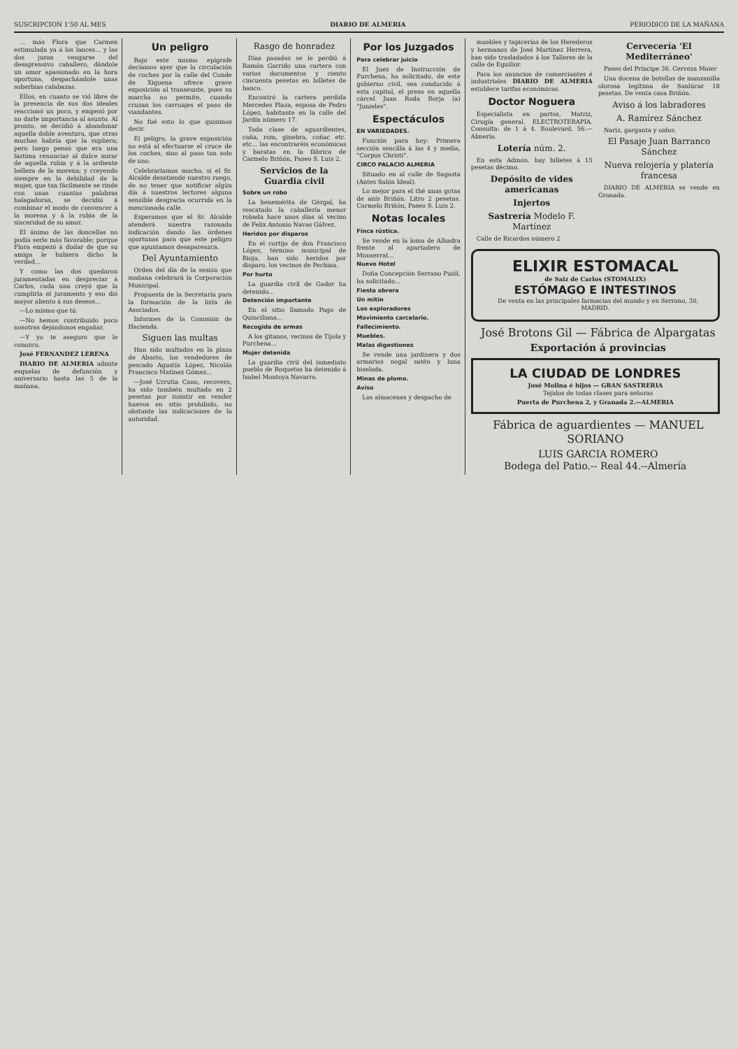SUSCRIPCION 1'50 AL MES DIARIO DE ALMERIA PERIODICO DE LA MAÑANA
... más Flora que Carmen estimulada ya á los lances... y las dos juran vengarse del desaprensivo caballero, dándole un amor apasionado en la hora oportuna, despachándole unas soberbias calabazas.
Ellos, en cuanto se vió libre de la presencia de sus dos ideales reaccionó un poco, y empezó por no darle importancia al asunto. Al pronto, se decidió á abandonar aquella doble aventura, que otras muchas habría que la supliera; pero luego pensó que era una lástima renunciar al dulce mirar de aquella rubia y á la ardiente belleza de la morena; y creyendo siempre en la debilidad de la mujer, que tan fácilmente se rinde con unas cuantas palabras halagadoras, se decidió á combinar el modo de convencer á la morena y á la rubia de la sinceridad de su amor.
El ánimo de las doncellas no podía serle más favorable; porque Flora empezó á dudar de que su amiga le hubiera dicho la verdad...
Y como las dos quedaron juramentadas en despreciar á Carlos, cada una creyó que la cumpliría el juramento y eso dió mayor aliento á sus deseos...
—Lo mismo que tú.
—No hemos contribuido poco nosotras dejándonos engañar.
—Y yo te aseguro que le conozco.
José FERNANDEZ LERENA
DIARIO DE ALMERIA admite esquelas de defunción y aniversario hasta las 5 de la mañana.
Un peligro
Bajo este mismo epígrafe decíamos ayer que la circulación de coches por la calle del Conde de Xiquena ofrece grave exposición al transeunte, pues su marcha no permite, cuando cruzan los carruajes el paso de viandantes.
No fué esto lo que quisimos decir.
El peligro, la grave exposición no está al efectuarse el cruce de los coches, sino al paso tan solo de uno.
Celebraríamos mucho, si el Sr. Alcalde desatiende nuestro ruego, de no tener que notificar algún día á nuestros lectores alguna sensible desgracia ocurrida en la mencionada calle.
Esperamos que el Sr. Alcalde atenderá nuestra razonada indicación dando las órdenes oportunas para que este peligro que apuntamos desapareazca.
Del Ayuntamiento
Orden del día de la sesión que mañana celebrará la Corporación Municipal.
Propuesta de la Secretaría para la formación de la lista de Asociados.
Informes de la Comisión de Hacienda.
Siguen las multas
Han sido multados en la plaza de Abasto, los vendedores de pescado Agustín López, Nicolás Francisco Matínez Gómez...
—José Urrutia Cano, recovero, ha sido también multado en 2 pesetas por insistir en vender huevos en sitio prohibido, no obstante las indicaciones de la autoridad.
Rasgo de honradez
Días pasados se le perdió á Ramón Garrido una cartera con varios documentos y ciento cincuenta pesetas en billetes de banco.
Encontró la cartera perdida Mercedes Plaza, esposa de Pedro López, habitante en la calle del Jardín número 17.
Toda clase de aguardientes, caña, rom, ginebra, coñac etc. etc... las encontraréis económicas y baratas en la fábrica de Carmelo Briñón, Paseo S. Luis 2.
Servicios de la Guardia civil
Sobre un robo
La benemérita de Gérgal, ha rescatado la caballería menor robada hace unos días al vecino de Felix Antonio Navas Gálvez.
Heridos por disparos
En el cortijo de don Francisco López, término municipal de Rioja, han sido heridos por disparo, los vecinos de Pechina.
Por hurto
La guardia civil de Gador ha detenido...
Detención importante
En el sitio llamado Pago de Quinciliana...
Recogida de armas
A los gitanos, vecinos de Tíjola y Purchena...
Mujer detenida
La guardia civil del inmediato pueblo de Roquetas ha detenido á Isabel Montoya Navarro.
Por los Juzgados
Para celebrar juicio
El Juez de Instrucción de Purchena, ha solicitado, de este gobierno civil, sea conducido á esta capital, el preso en aquella cárcel Juan Roda Borja (a) "Junieles".
Espectáculos
EN VARIEDADES.
Función para hoy: Primera sección sencilla á las 4 y media, "Corpus Christi".
CIRCO PALACIO ALMERIA
Situado en al calle de Sagasta (Antes Salón Ideal).
Lo mejor para el thé unas gotas de anís Briñón. Litro 2 pesetas. Carmelo Briñón, Paseo S. Luis 2.
Notas locales
Finca rústica.
Se vende en la loma de Alhadra frente al apartadero de Monserrat...
Nuevo Hotel
Doña Concepción Serrano Puiól, ha solicitado...
Fiesta obrera
Un mitin
Los exploradores
Movimiento carcelario.
Fallecimiento.
Muebles.
Malas digestiones
Se vende una jardinera y dos armarios nogal satén y luna biselada.
Minas de plomo.
Aviso
Los almacenes y despacho de
muebles y tapicerías de los Herederos y hermanos de José Martínez Herrera, han sido trasladados á los Talleres de la calle de Eguilior.
Para los anuncios de comerciantes é industriales DIARIO DE ALMERIA establece tarifas económicas.
Doctor Noguera
Especialista en partos, Matriz, Cirugía general. ELECTROTERAPIA. Consulta: de 1 á 4. Boulevard, 56.—Almería.
Lotería núm. 2.
En esta Admón. hay billetes á 15 pesetas décimo.
Depósito de vides americanas
Injertos
Sastrería Modelo F. Martínez
Calle de Ricardos número 2
Cervecería 'El Mediterráneo'
Paseo del Príncipe 36. Cerveza Maier
Una docena de botellas de manzanilla olorosa legítima de Sanlúcar 18 pesetas. De venta casa Briñón.
Aviso á los labradores
A. Ramírez Sánchez
Nariz, garganta y oidos.
El Pasaje Juan Barranco Sánchez
Nueva relojería y platería francesa
DIARIO DE ALMERIA se vende en Granada.
ELIXIR ESTOMACAL
de Saiz de Carlos (STOMALIX)
ESTÓMAGO E INTESTINOS
De venta en las principales farmacias del mundo y en Serrano, 30, MADRID.
José Brotons Gil — Fábrica de Alpargatas
Exportación á provincias
LA CIUDAD DE LONDRES
José Molina é hijos — GRAN SASTRERIA
Tejidos de todas clases para señoras
Puerta de Purchena 2, y Granada 2.—ALMERIA
Fábrica de aguardientes — MANUEL SORIANO
LUIS GARCIA ROMERO
Bodega del Patio.-- Real 44.--Almería